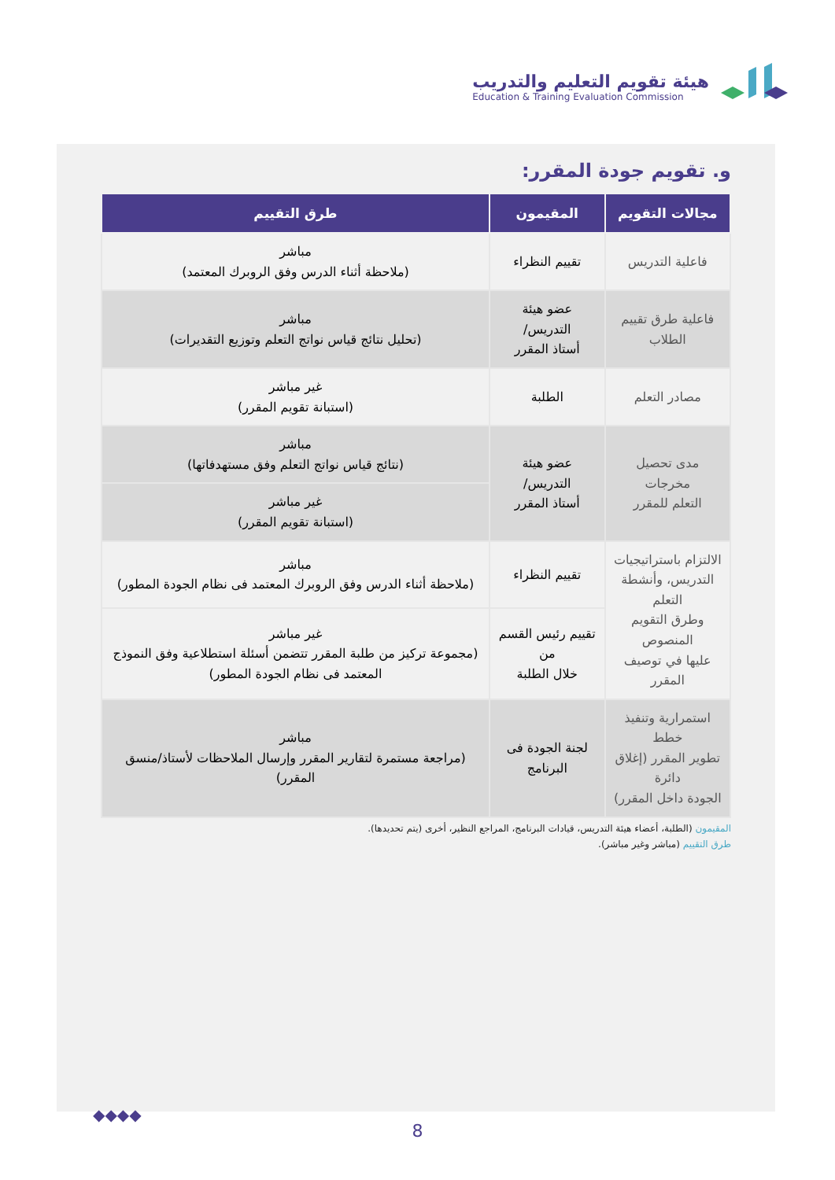هيئة تقويم التعليم والتدريب
Education & Training Evaluation Commission
و. تقويم جودة المقرر:
| مجالات التقويم | المقيمون | طرق التقييم |
| --- | --- | --- |
| فاعلية التدريس | تقييم النظراء | مباشر (ملاحظة أثناء الدرس وفق الروبرك المعتمد) |
| فاعلية طرق تقييم الطلاب | عضو هيئة التدريس/ أستاذ المقرر | مباشر (تحليل نتائج قياس نواتج التعلم وتوزيع التقديرات) |
| مصادر التعلم | الطلبة | غير مباشر (استبانة تقويم المقرر) |
| مدى تحصيل مخرجات التعلم للمقرر | عضو هيئة التدريس/ أستاذ المقرر | مباشر (نتائج قياس نواتج التعلم وفق مستهدفاتها) |
| | | غير مباشر (استبانة تقويم المقرر) |
| الالتزام باستراتيجيات التدريس، وأنشطة التعلم وطرق التقويم المنصوص عليها في توصيف المقرر | تقييم النظراء | مباشر (ملاحظة أثناء الدرس وفق الروبرك المعتمد فى نظام الجودة المطور) |
| | تقييم رئيس القسم من خلال الطلبة | غير مباشر (مجموعة تركيز من طلبة المقرر تتضمن أسئلة استطلاعية وفق النموذج المعتمد فى نظام الجودة المطور) |
| استمرارية وتنفيذ خطط تطوير المقرر (إغلاق دائرة الجودة داخل المقرر) | لجنة الجودة فى البرنامج | مباشر (مراجعة مستمرة لتقارير المقرر وإرسال الملاحظات لأستاذ/منسق المقرر) |
المقيمون (الطلبة، أعضاء هيئة التدريس، قيادات البرنامج، المراجع النظير، أخرى (يتم تحديدها).
طرق التقييم (مباشر وغير مباشر).
◆◆◆◆
8